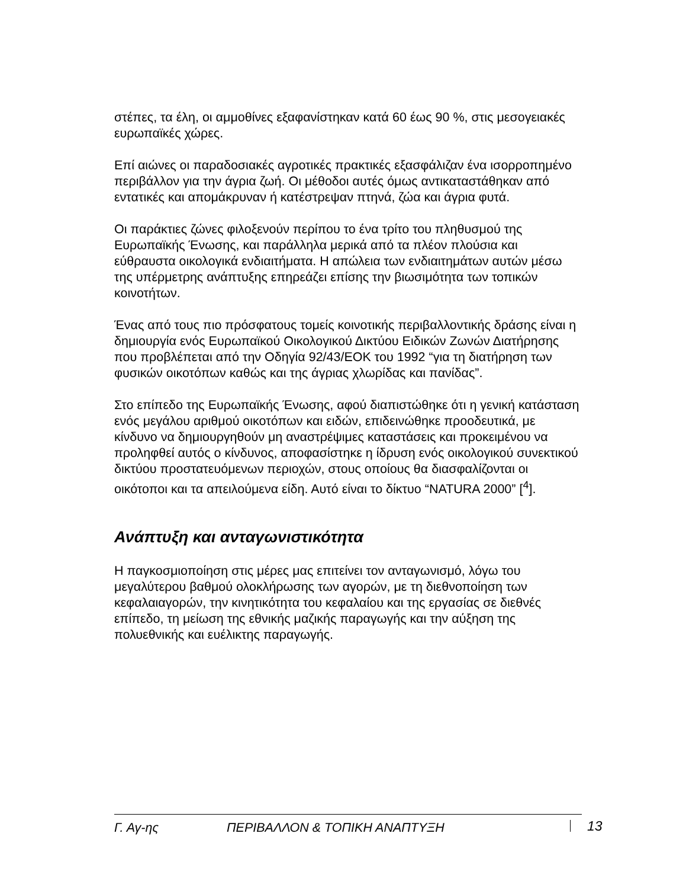στέπες, τα έλη, οι αμμοθίνες εξαφανίστηκαν κατά 60 έως 90 %, στις μεσογειακές ευρωπαϊκές χώρες.
Επί αιώνες οι παραδοσιακές αγροτικές πρακτικές εξασφάλιζαν ένα ισορροπημένο περιβάλλον για την άγρια ζωή. Οι μέθοδοι αυτές όμως αντικαταστάθηκαν από εντατικές και απομάκρυναν ή κατέστρεψαν πτηνά, ζώα και άγρια φυτά.
Οι παράκτιες ζώνες φιλοξενούν περίπου το ένα τρίτο του πληθυσμού της Ευρωπαϊκής Ένωσης, και παράλληλα μερικά από τα πλέον πλούσια και εύθραυστα οικολογικά ενδιαιτήματα. Η απώλεια των ενδιαιτημάτων αυτών μέσω της υπέρμετρης ανάπτυξης επηρεάζει επίσης την βιωσιμότητα των τοπικών κοινοτήτων.
Ένας από τους πιο πρόσφατους τομείς κοινοτικής περιβαλλοντικής δράσης είναι η δημιουργία ενός Ευρωπαϊκού Οικολογικού Δικτύου Ειδικών Ζωνών Διατήρησης που προβλέπεται από την Οδηγία 92/43/ΕΟΚ του 1992 “για τη διατήρηση των φυσικών οικοτόπων καθώς και της άγριας χλωρίδας και πανίδας”.
Στο επίπεδο της Ευρωπαϊκής Ένωσης, αφού διαπιστώθηκε ότι η γενική κατάσταση ενός μεγάλου αριθμού οικοτόπων και ειδών, επιδεινώθηκε προοδευτικά, με κίνδυνο να δημιουργηθούν μη αναστρέψιμες καταστάσεις και προκειμένου να προληφθεί αυτός ο κίνδυνος, αποφασίστηκε η ίδρυση ενός οικολογικού συνεκτικού δικτύου προστατευόμενων περιοχών, στους οποίους θα διασφαλίζονται οι οικότοποι και τα απειλούμενα είδη. Αυτό είναι το δίκτυο “NATURA 2000” [<sup>4</sup>].
Ανάπτυξη και ανταγωνιστικότητα
Η παγκοσμιοποίηση στις μέρες μας επιτείνει τον ανταγωνισμό, λόγω του μεγαλύτερου βαθμού ολοκλήρωσης των αγορών, με τη διεθνοποίηση των κεφαλαιαγορών, την κινητικότητα του κεφαλαίου και της εργασίας σε διεθνές επίπεδο, τη μείωση της εθνικής μαζικής παραγωγής και την αύξηση της πολυεθνικής και ευέλικτης παραγωγής.
Γ. Αγ-ης ΠΕΡΙΒΑΛΛΟΝ & ΤΟΠΙΚΗ ΑΝΑΠΤΥΞΗ 13